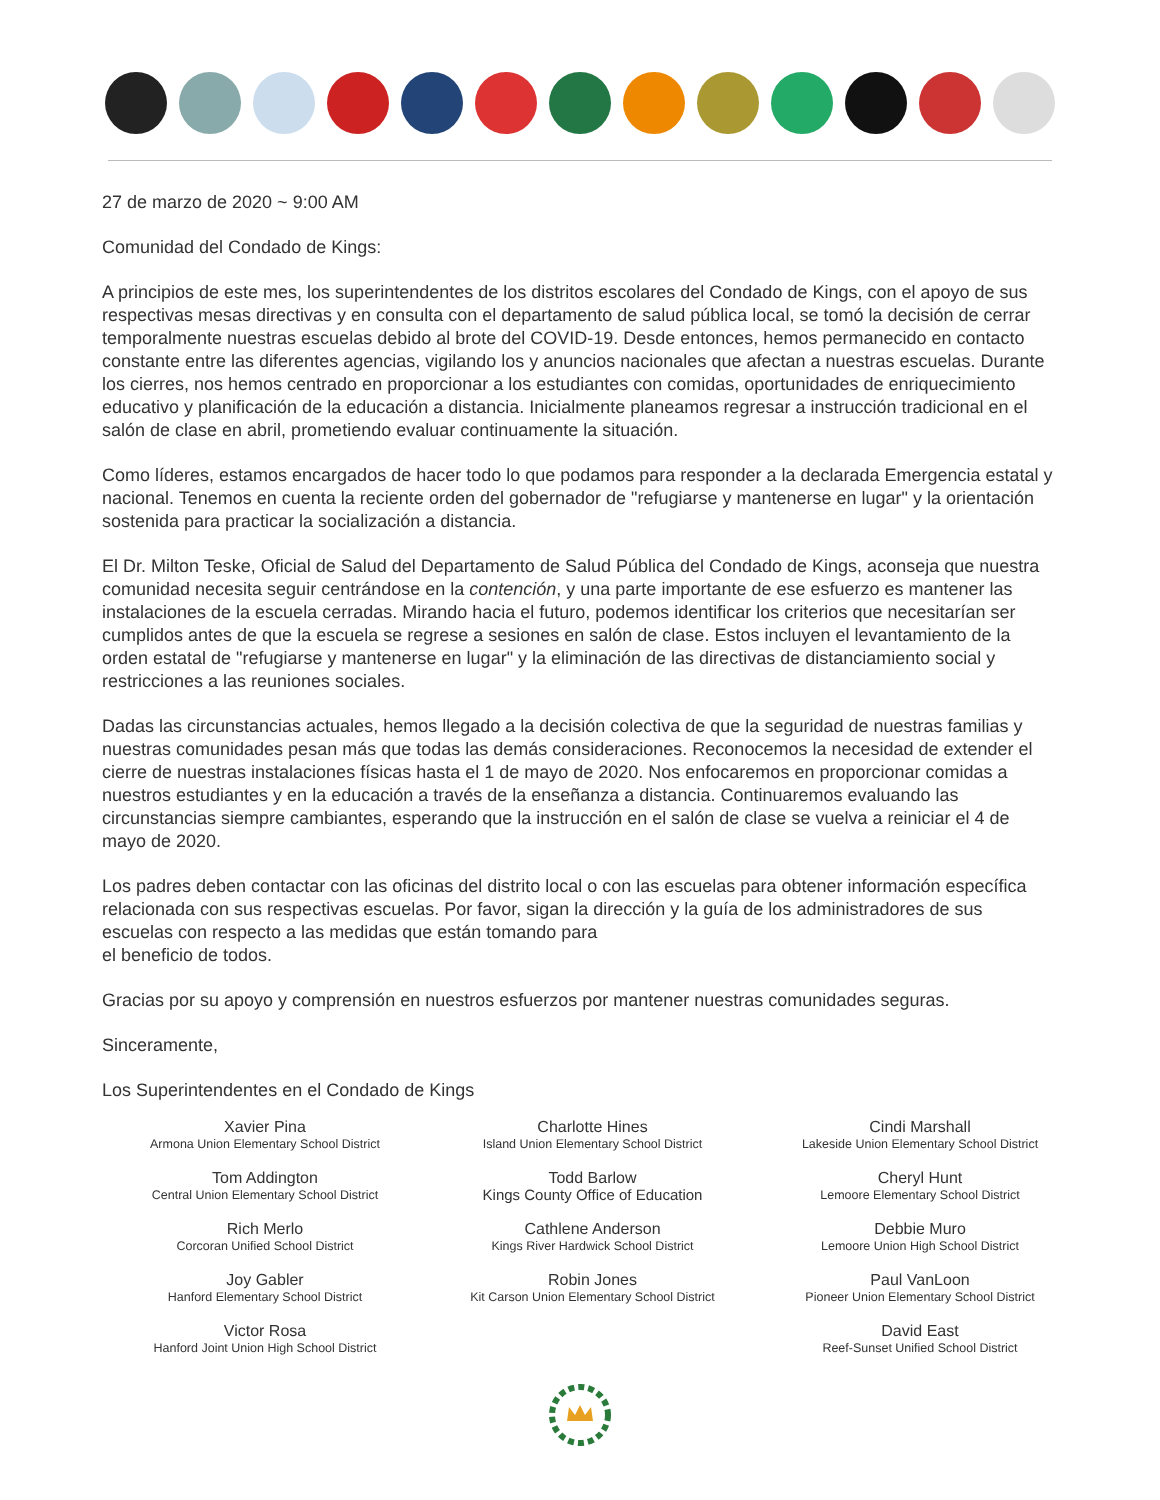27 de marzo de 2020 ~ 9:00 AM
Comunidad del Condado de Kings:
A principios de este mes, los superintendentes de los distritos escolares del Condado de Kings, con el apoyo de sus respectivas mesas directivas y en consulta con el departamento de salud pública local, se tomó la decisión de cerrar temporalmente nuestras escuelas debido al brote del COVID-19. Desde entonces, hemos permanecido en contacto constante entre las diferentes agencias, vigilando los y anuncios nacionales que afectan a nuestras escuelas. Durante los cierres, nos hemos centrado en proporcionar a los estudiantes con comidas, oportunidades de enriquecimiento educativo y planificación de la educación a distancia. Inicialmente planeamos regresar a instrucción tradicional en el salón de clase en abril, prometiendo evaluar continuamente la situación.
Como líderes, estamos encargados de hacer todo lo que podamos para responder a la declarada Emergencia estatal y nacional. Tenemos en cuenta la reciente orden del gobernador de "refugiarse y mantenerse en lugar" y la orientación sostenida para practicar la socialización a distancia.
El Dr. Milton Teske, Oficial de Salud del Departamento de Salud Pública del Condado de Kings, aconseja que nuestra comunidad necesita seguir centrándose en la contención, y una parte importante de ese esfuerzo es mantener las instalaciones de la escuela cerradas. Mirando hacia el futuro, podemos identificar los criterios que necesitarían ser cumplidos antes de que la escuela se regrese a sesiones en salón de clase. Estos incluyen el levantamiento de la orden estatal de "refugiarse y mantenerse en lugar" y la eliminación de las directivas de distanciamiento social y restricciones a las reuniones sociales.
Dadas las circunstancias actuales, hemos llegado a la decisión colectiva de que la seguridad de nuestras familias y nuestras comunidades pesan más que todas las demás consideraciones. Reconocemos la necesidad de extender el cierre de nuestras instalaciones físicas hasta el 1 de mayo de 2020. Nos enfocaremos en proporcionar comidas a nuestros estudiantes y en la educación a través de la enseñanza a distancia. Continuaremos evaluando las circunstancias siempre cambiantes, esperando que la instrucción en el salón de clase se vuelva a reiniciar el 4 de mayo de 2020.
Los padres deben contactar con las oficinas del distrito local o con las escuelas para obtener información específica relacionada con sus respectivas escuelas. Por favor, sigan la dirección y la guía de los administradores de sus escuelas con respecto a las medidas que están tomando para
el beneficio de todos.
Gracias por su apoyo y comprensión en nuestros esfuerzos por mantener nuestras comunidades seguras.
Sinceramente,
Los Superintendentes en el Condado de Kings
Xavier Pina
Armona Union Elementary School District
Tom Addington
Central Union Elementary School District
Rich Merlo
Corcoran Unified School District
Joy Gabler
Hanford Elementary School District
Victor Rosa
Hanford Joint Union High School District
Charlotte Hines
Island Union Elementary School District
Todd Barlow
Kings County Office of Education
Cathlene Anderson
Kings River Hardwick School District
Robin Jones
Kit Carson Union Elementary School District
Cindi Marshall
Lakeside Union Elementary School District
Cheryl Hunt
Lemoore Elementary School District
Debbie Muro
Lemoore Union High School District
Paul VanLoon
Pioneer Union Elementary School District
David East
Reef-Sunset Unified School District